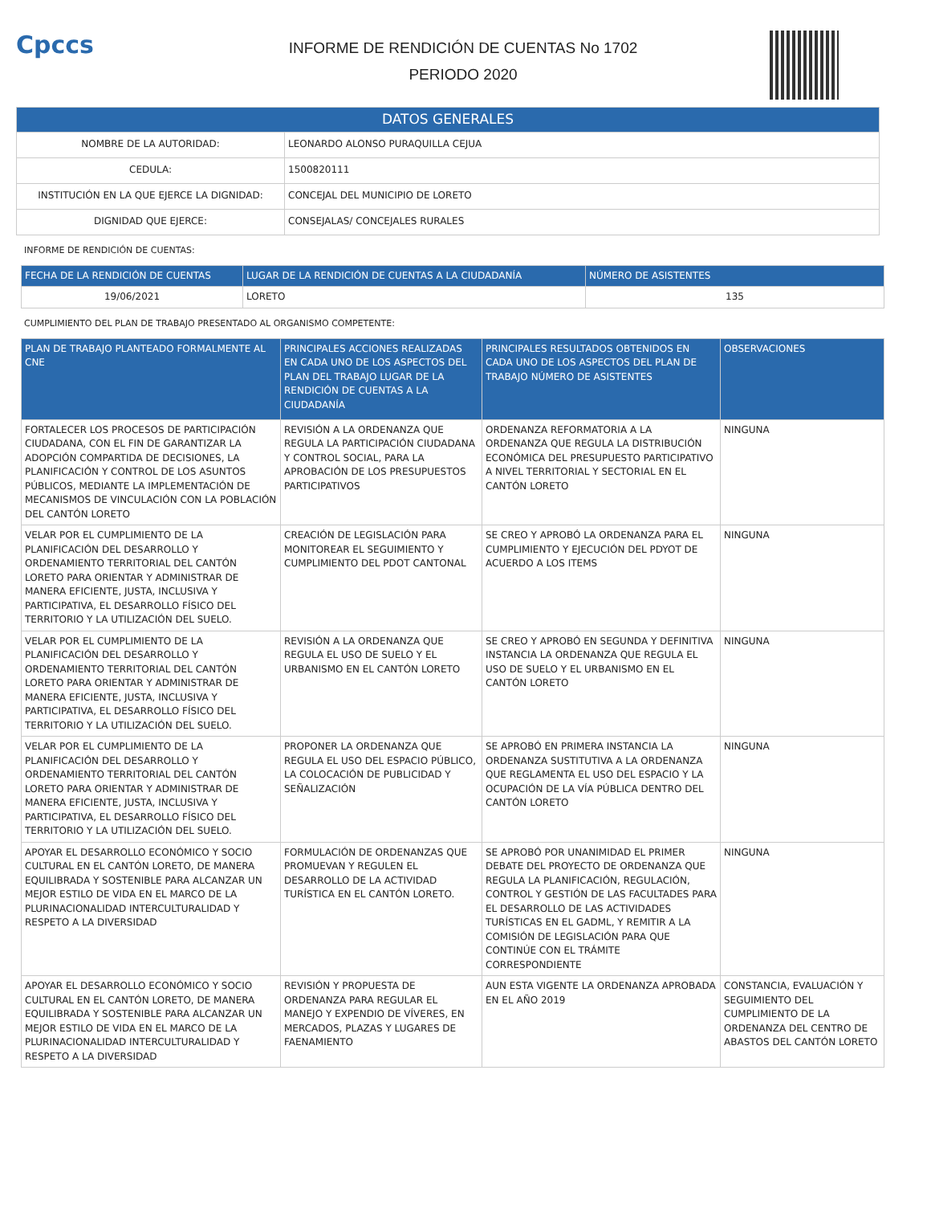Cpccs
INFORME DE RENDICIÓN DE CUENTAS No 1702
PERIODO 2020
| DATOS GENERALES | |
| --- | --- |
| NOMBRE DE LA AUTORIDAD: | LEONARDO ALONSO PURAQUILLA CEJUA |
| CEDULA: | 1500820111 |
| INSTITUCIÓN EN LA QUE EJERCE LA DIGNIDAD: | CONCEJAL DEL MUNICIPIO DE LORETO |
| DIGNIDAD QUE EJERCE: | CONSEJALAS/ CONCEJALES RURALES |
INFORME DE RENDICIÓN DE CUENTAS:
| FECHA DE LA RENDICIÓN DE CUENTAS | LUGAR DE LA RENDICIÓN DE CUENTAS A LA CIUDADANÍA | NÚMERO DE ASISTENTES |
| --- | --- | --- |
| 19/06/2021 | LORETO | 135 |
CUMPLIMIENTO DEL PLAN DE TRABAJO PRESENTADO AL ORGANISMO COMPETENTE:
| PLAN DE TRABAJO PLANTEADO FORMALMENTE AL CNE | PRINCIPALES ACCIONES REALIZADAS EN CADA UNO DE LOS ASPECTOS DEL PLAN DEL TRABAJO LUGAR DE LA RENDICIÓN DE CUENTAS A LA CIUDADANÍA | PRINCIPALES RESULTADOS OBTENIDOS EN CADA UNO DE LOS ASPECTOS DEL PLAN DE TRABAJO NÚMERO DE ASISTENTES | OBSERVACIONES |
| --- | --- | --- | --- |
| FORTALECER LOS PROCESOS DE PARTICIPACIÓN CIUDADANA, CON EL FIN DE GARANTIZAR LA ADOPCIÓN COMPARTIDA DE DECISIONES, LA PLANIFICACIÓN Y CONTROL DE LOS ASUNTOS PÚBLICOS, MEDIANTE LA IMPLEMENTACIÓN DE MECANISMOS DE VINCULACIÓN CON LA POBLACIÓN DEL CANTÓN LORETO | REVISIÓN A LA ORDENANZA QUE REGULA LA PARTICIPACIÓN CIUDADANA Y CONTROL SOCIAL, PARA LA APROBACIÓN DE LOS PRESUPUESTOS PARTICIPATIVOS | ORDENANZA REFORMATORIA A LA ORDENANZA QUE REGULA LA DISTRIBUCIÓN ECONÓMICA DEL PRESUPUESTO PARTICIPATIVO A NIVEL TERRITORIAL Y SECTORIAL EN EL CANTÓN LORETO | NINGUNA |
| VELAR POR EL CUMPLIMIENTO DE LA PLANIFICACIÓN DEL DESARROLLO Y ORDENAMIENTO TERRITORIAL DEL CANTÓN LORETO PARA ORIENTAR Y ADMINISTRAR DE MANERA EFICIENTE, JUSTA, INCLUSIVA Y PARTICIPATIVA, EL DESARROLLO FÍSICO DEL TERRITORIO Y LA UTILIZACIÓN DEL SUELO. | CREACIÓN DE LEGISLACIÓN PARA MONITOREAR EL SEGUIMIENTO Y CUMPLIMIENTO DEL PDOT CANTONAL | SE CREO Y APROBÓ LA ORDENANZA PARA EL CUMPLIMIENTO Y EJECUCIÓN DEL PDYOT DE ACUERDO A LOS ITEMS | NINGUNA |
| VELAR POR EL CUMPLIMIENTO DE LA PLANIFICACIÓN DEL DESARROLLO Y ORDENAMIENTO TERRITORIAL DEL CANTÓN LORETO PARA ORIENTAR Y ADMINISTRAR DE MANERA EFICIENTE, JUSTA, INCLUSIVA Y PARTICIPATIVA, EL DESARROLLO FÍSICO DEL TERRITORIO Y LA UTILIZACIÓN DEL SUELO. | REVISIÓN A LA ORDENANZA QUE REGULA EL USO DE SUELO Y EL URBANISMO EN EL CANTÓN LORETO | SE CREO Y APROBÓ EN SEGUNDA Y DEFINITIVA INSTANCIA LA ORDENANZA QUE REGULA EL USO DE SUELO Y EL URBANISMO EN EL CANTÓN LORETO | NINGUNA |
| VELAR POR EL CUMPLIMIENTO DE LA PLANIFICACIÓN DEL DESARROLLO Y ORDENAMIENTO TERRITORIAL DEL CANTÓN LORETO PARA ORIENTAR Y ADMINISTRAR DE MANERA EFICIENTE, JUSTA, INCLUSIVA Y PARTICIPATIVA, EL DESARROLLO FÍSICO DEL TERRITORIO Y LA UTILIZACIÓN DEL SUELO. | PROPONER LA ORDENANZA QUE REGULA EL USO DEL ESPACIO PÚBLICO, LA COLOCACIÓN DE PUBLICIDAD Y SEÑALIZACIÓN | SE APROBÓ EN PRIMERA INSTANCIA LA ORDENANZA SUSTITUTIVA A LA ORDENANZA QUE REGLAMENTA EL USO DEL ESPACIO Y LA OCUPACIÓN DE LA VÍA PÚBLICA DENTRO DEL CANTÓN LORETO | NINGUNA |
| APOYAR EL DESARROLLO ECONÓMICO Y SOCIO CULTURAL EN EL CANTÓN LORETO, DE MANERA EQUILIBRADA Y SOSTENIBLE PARA ALCANZAR UN MEJOR ESTILO DE VIDA EN EL MARCO DE LA PLURINACIONALIDAD INTERCULTURALIDAD Y RESPETO A LA DIVERSIDAD | FORMULACIÓN DE ORDENANZAS QUE PROMUEVAN Y REGULEN EL DESARROLLO DE LA ACTIVIDAD TURÍSTICA EN EL CANTÓN LORETO. | SE APROBÓ POR UNANIMIDAD EL PRIMER DEBATE DEL PROYECTO DE ORDENANZA QUE REGULA LA PLANIFICACIÓN, REGULACIÓN, CONTROL Y GESTIÓN DE LAS FACULTADES PARA EL DESARROLLO DE LAS ACTIVIDADES TURÍSTICAS EN EL GADML, Y REMITIR A LA COMISIÓN DE LEGISLACIÓN PARA QUE CONTINÚE CON EL TRÁMITE CORRESPONDIENTE | NINGUNA |
| APOYAR EL DESARROLLO ECONÓMICO Y SOCIO CULTURAL EN EL CANTÓN LORETO, DE MANERA EQUILIBRADA Y SOSTENIBLE PARA ALCANZAR UN MEJOR ESTILO DE VIDA EN EL MARCO DE LA PLURINACIONALIDAD INTERCULTURALIDAD Y RESPETO A LA DIVERSIDAD | REVISIÓN Y PROPUESTA DE ORDENANZA PARA REGULAR EL MANEJO Y EXPENDIO DE VÍVERES, EN MERCADOS, PLAZAS Y LUGARES DE FAENAMIENTO | AUN ESTA VIGENTE LA ORDENANZA APROBADA EN EL AÑO 2019 | CONSTANCIA, EVALUACIÓN Y SEGUIMIENTO DEL CUMPLIMIENTO DE LA ORDENANZA DEL CENTRO DE ABASTOS DEL CANTÓN LORETO |